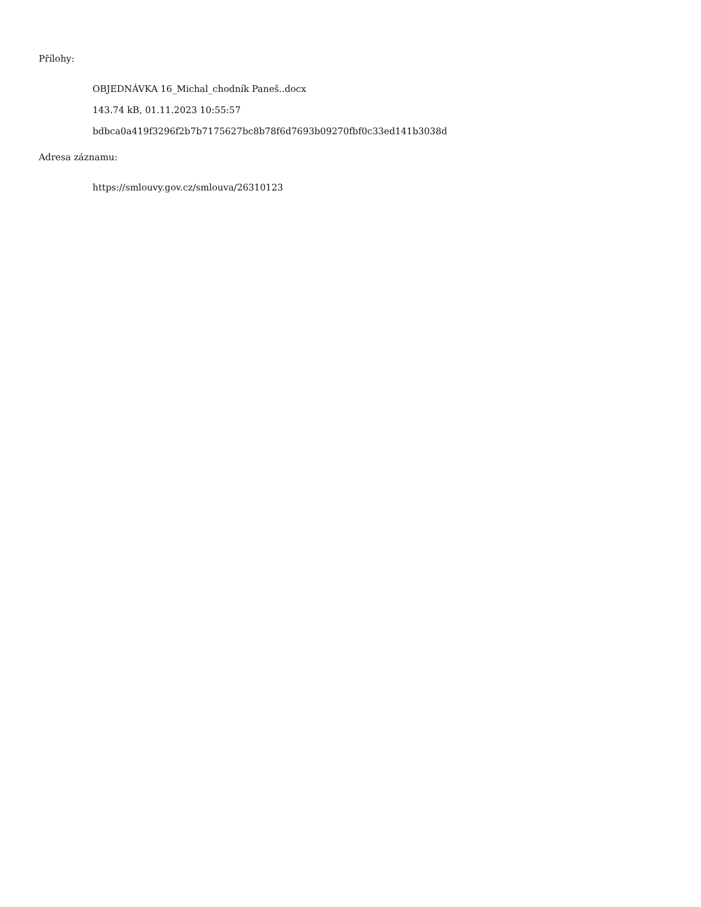Přílohy:
OBJEDNÁVKA 16_Michal_chodník Paneš..docx
143.74 kB, 01.11.2023 10:55:57
bdbca0a419f3296f2b7b7175627bc8b78f6d7693b09270fbf0c33ed141b3038d
Adresa záznamu:
https://smlouvy.gov.cz/smlouva/26310123